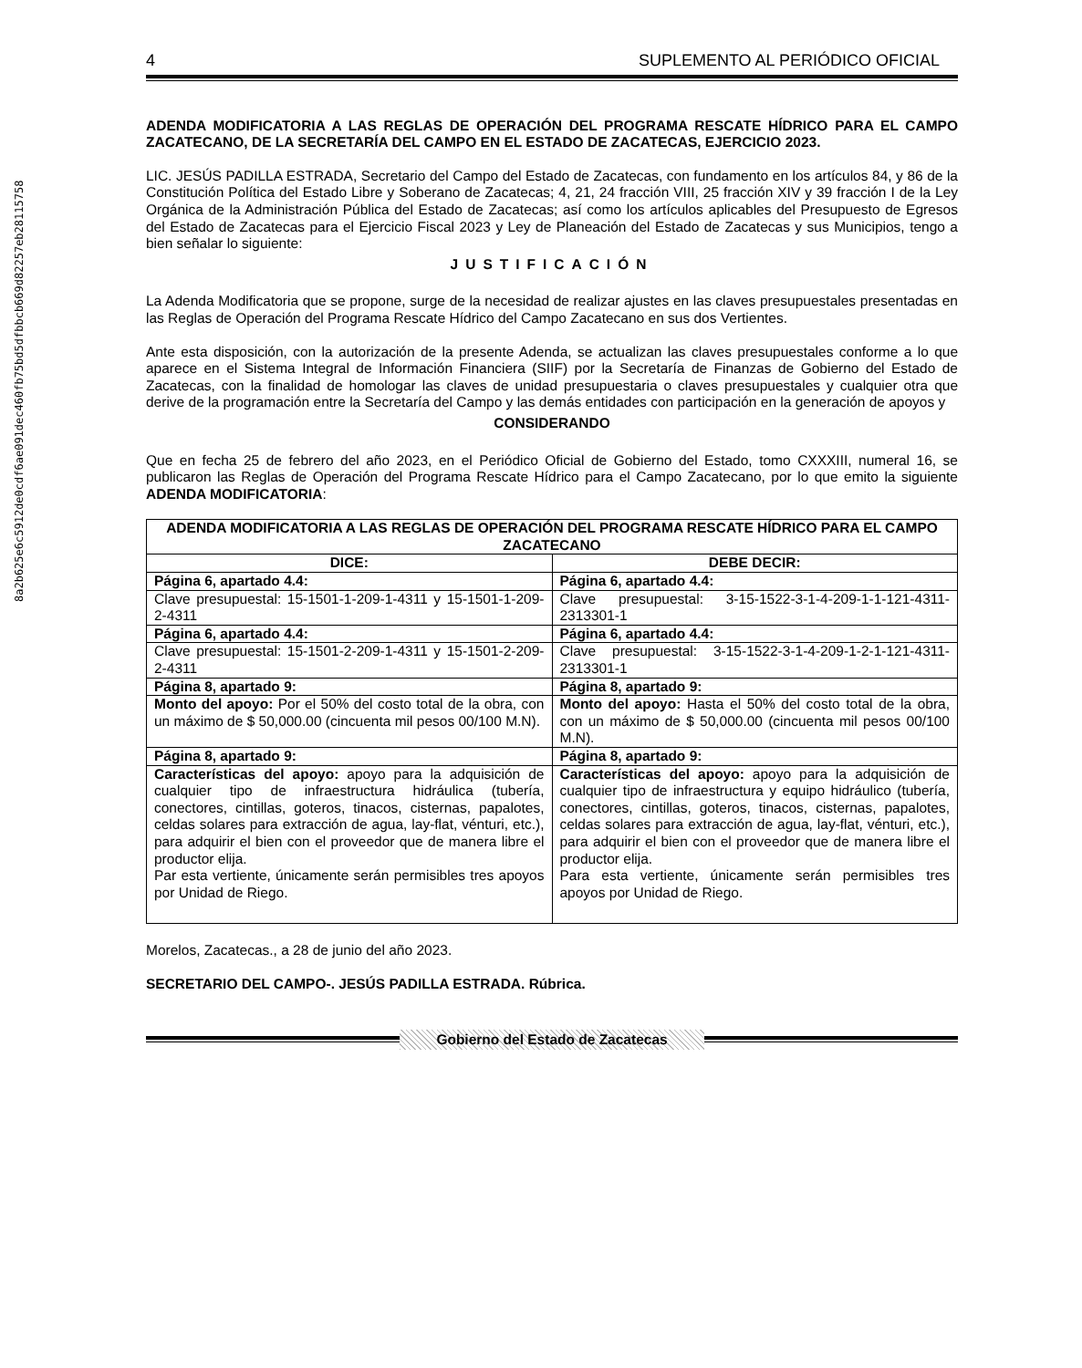8a2b625e6c5912de0cdf6ae091dec460fb75bd5dfbbcb669d82257eb28115758
4 SUPLEMENTO AL PERIÓDICO OFICIAL
ADENDA MODIFICATORIA A LAS REGLAS DE OPERACIÓN DEL PROGRAMA RESCATE HÍDRICO PARA EL CAMPO ZACATECANO, DE LA SECRETARÍA DEL CAMPO EN EL ESTADO DE ZACATECAS, EJERCICIO 2023.
LIC. JESÚS PADILLA ESTRADA, Secretario del Campo del Estado de Zacatecas, con fundamento en los artículos 84, y 86 de la Constitución Política del Estado Libre y Soberano de Zacatecas; 4, 21, 24 fracción VIII, 25 fracción XIV y 39 fracción I de la Ley Orgánica de la Administración Pública del Estado de Zacatecas; así como los artículos aplicables del Presupuesto de Egresos del Estado de Zacatecas para el Ejercicio Fiscal 2023 y Ley de Planeación del Estado de Zacatecas y sus Municipios, tengo a bien señalar lo siguiente:
JUSTIFICACIÓN
La Adenda Modificatoria que se propone, surge de la necesidad de realizar ajustes en las claves presupuestales presentadas en las Reglas de Operación del Programa Rescate Hídrico del Campo Zacatecano en sus dos Vertientes.
Ante esta disposición, con la autorización de la presente Adenda, se actualizan las claves presupuestales conforme a lo que aparece en el Sistema Integral de Información Financiera (SIIF) por la Secretaría de Finanzas de Gobierno del Estado de Zacatecas, con la finalidad de homologar las claves de unidad presupuestaria o claves presupuestales y cualquier otra que derive de la programación entre la Secretaría del Campo y las demás entidades con participación en la generación de apoyos y
CONSIDERANDO
Que en fecha 25 de febrero del año 2023, en el Periódico Oficial de Gobierno del Estado, tomo CXXXIII, numeral 16, se publicaron las Reglas de Operación del Programa Rescate Hídrico para el Campo Zacatecano, por lo que emito la siguiente ADENDA MODIFICATORIA:
| ADENDA MODIFICATORIA A LAS REGLAS DE OPERACIÓN DEL PROGRAMA RESCATE HÍDRICO PARA EL CAMPO ZACATECANO | |
| --- | --- |
| DICE: | DEBE DECIR: |
| Página 6, apartado 4.4: | Página 6, apartado 4.4: |
| Clave presupuestal: 15-1501-1-209-1-4311 y 15-1501-1-209-2-4311 | Clave presupuestal: 3-15-1522-3-1-4-209-1-1-121-4311-2313301-1 |
| Página 6, apartado 4.4: | Página 6, apartado 4.4: |
| Clave presupuestal: 15-1501-2-209-1-4311 y 15-1501-2-209-2-4311 | Clave presupuestal: 3-15-1522-3-1-4-209-1-2-1-121-4311-2313301-1 |
| Página 8, apartado 9: | Página 8, apartado 9: |
| Monto del apoyo: Por el 50% del costo total de la obra, con un máximo de $ 50,000.00 (cincuenta mil pesos 00/100 M.N). | Monto del apoyo: Hasta el 50% del costo total de la obra, con un máximo de $ 50,000.00 (cincuenta mil pesos 00/100 M.N). |
| Página 8, apartado 9: | Página 8, apartado 9: |
| Características del apoyo: apoyo para la adquisición de cualquier tipo de infraestructura hidráulica (tubería, conectores, cintillas, goteros, tinacos, cisternas, papalotes, celdas solares para extracción de agua, lay-flat, vénturi, etc.), para adquirir el bien con el proveedor que de manera libre el productor elija. Par esta vertiente, únicamente serán permisibles tres apoyos por Unidad de Riego. | Características del apoyo: apoyo para la adquisición de cualquier tipo de infraestructura y equipo hidráulico (tubería, conectores, cintillas, goteros, tinacos, cisternas, papalotes, celdas solares para extracción de agua, lay-flat, vénturi, etc.), para adquirir el bien con el proveedor que de manera libre el productor elija. Para esta vertiente, únicamente serán permisibles tres apoyos por Unidad de Riego. |
Morelos, Zacatecas., a 28 de junio del año 2023.
SECRETARIO DEL CAMPO-. JESÚS PADILLA ESTRADA. Rúbrica.
Gobierno del Estado de Zacatecas